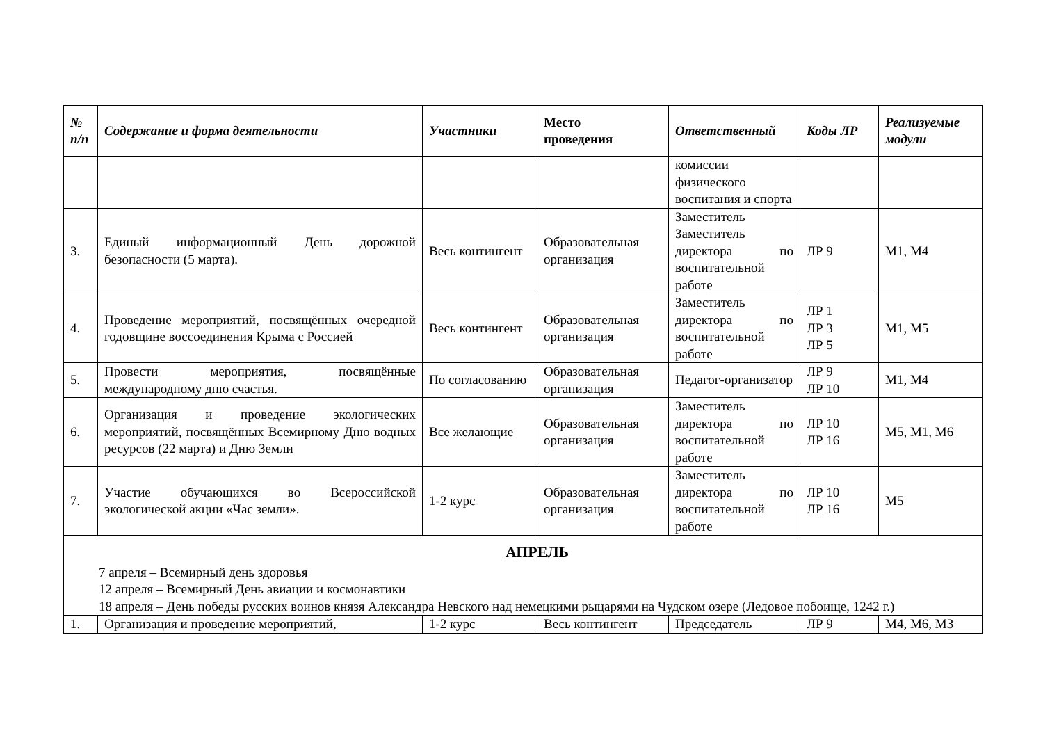| № п/п | Содержание и форма деятельности | Участники | Место проведения | Ответственный | Коды ЛР | Реализуемые модули |
| --- | --- | --- | --- | --- | --- | --- |
| | | | | комиссии физического воспитания и спорта | | |
| 3. | Единый информационный День дорожной безопасности (5 марта). | Весь контингент | Образовательная организация | Заместитель Заместитель директора по воспитательной работе | ЛР 9 | М1, М4 |
| 4. | Проведение мероприятий, посвящённых очередной годовщине воссоединения Крыма с Россией | Весь контингент | Образовательная организация | Заместитель директора по воспитательной работе | ЛР 1 ЛР 3 ЛР 5 | М1, М5 |
| 5. | Провести мероприятия, посвящённые международному дню счастья. | По согласованию | Образовательная организация | Педагог-организатор | ЛР 9 ЛР 10 | М1, М4 |
| 6. | Организация и проведение экологических мероприятий, посвящённых Всемирному Дню водных ресурсов (22 марта) и Дню Земли | Все желающие | Образовательная организация | Заместитель директора по воспитательной работе | ЛР 10 ЛР 16 | М5, М1, М6 |
| 7. | Участие обучающихся во Всероссийской экологической акции «Час земли». | 1-2 курс | Образовательная организация | Заместитель директора по воспитательной работе | ЛР 10 ЛР 16 | М5 |
| АПРЕЛЬ 7 апреля – Всемирный день здоровья 12 апреля – Всемирный День авиации и космонавтики 18 апреля – День победы русских воинов князя Александра Невского над немецкими рыцарями на Чудском озере (Ледовое побоище, 1242 г.) | | | | | | |
| 1. | Организация и проведение мероприятий, | 1-2 курс | Весь контингент | Председатель | ЛР 9 | М4, М6, М3 |